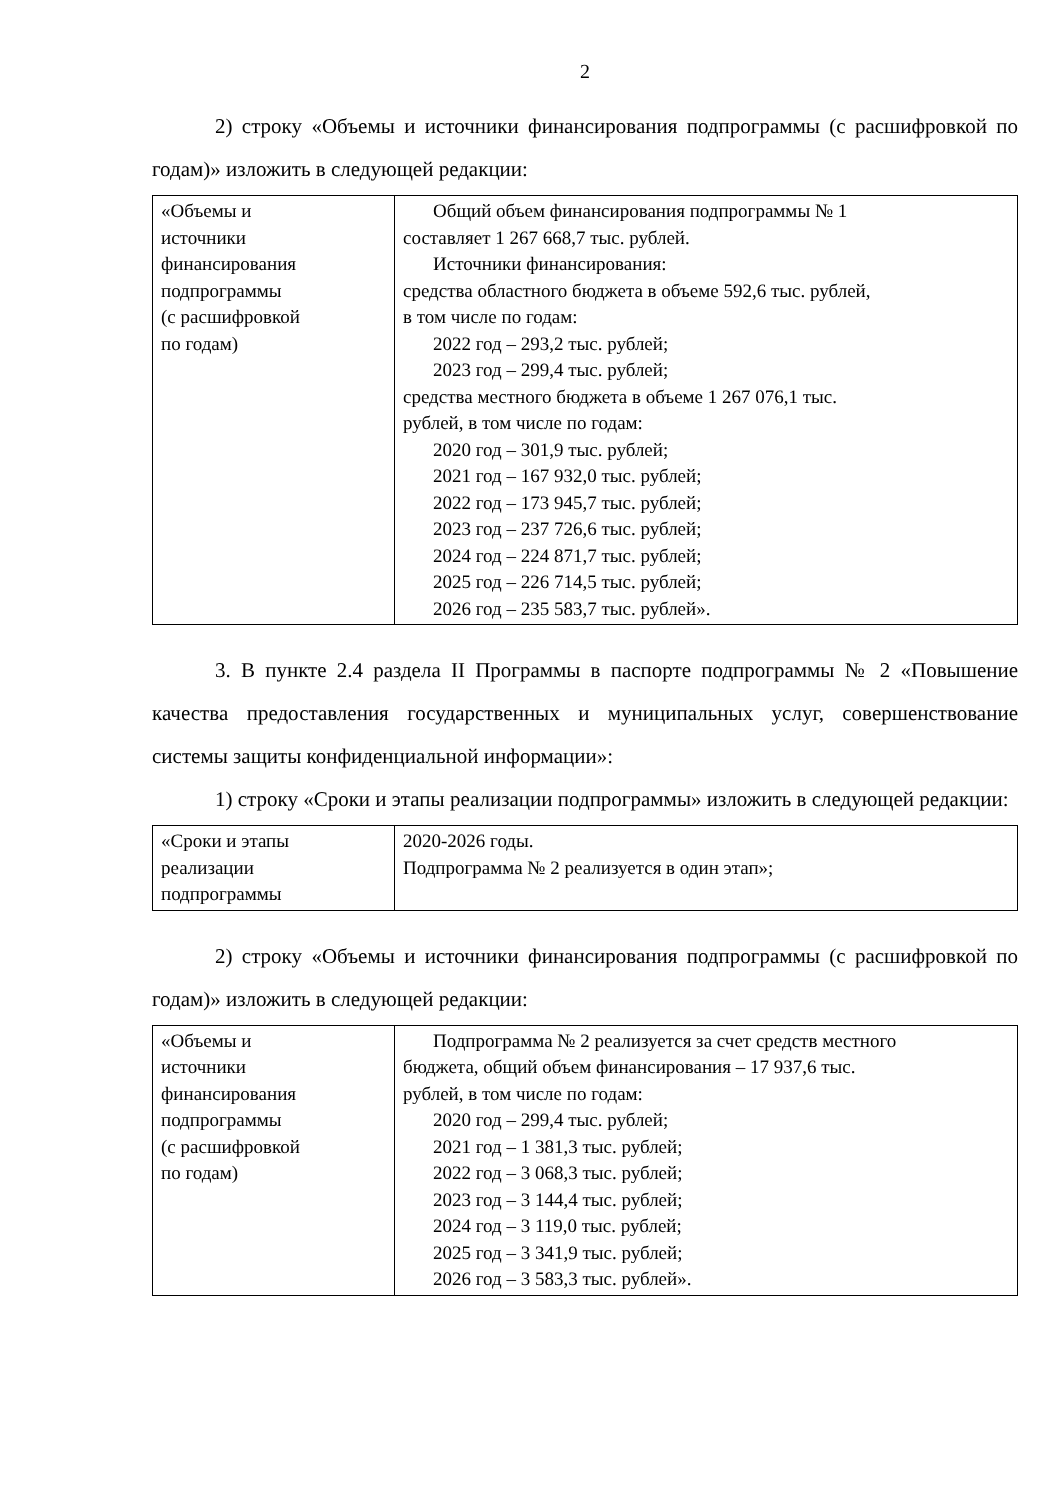2
2) строку «Объемы и источники финансирования подпрограммы (с расшифровкой по годам)» изложить в следующей редакции:
| «Объемы и источники финансирования подпрограммы (с расшифровкой по годам) | Общий объем финансирования подпрограммы № 1 составляет 1 267 668,7 тыс. рублей. Источники финансирования: средства областного бюджета в объеме 592,6 тыс. рублей, в том числе по годам: 2022 год – 293,2 тыс. рублей; 2023 год – 299,4 тыс. рублей; средства местного бюджета в объеме 1 267 076,1 тыс. рублей, в том числе по годам: 2020 год – 301,9 тыс. рублей; 2021 год – 167 932,0 тыс. рублей; 2022 год – 173 945,7 тыс. рублей; 2023 год – 237 726,6 тыс. рублей; 2024 год – 224 871,7 тыс. рублей; 2025 год – 226 714,5 тыс. рублей; 2026 год – 235 583,7 тыс. рублей». |
3. В пункте 2.4 раздела II Программы в паспорте подпрограммы № 2 «Повышение качества предоставления государственных и муниципальных услуг, совершенствование системы защиты конфиденциальной информации»:
1) строку «Сроки и этапы реализации подпрограммы» изложить в следующей редакции:
| «Сроки и этапы реализации подпрограммы | 2020-2026 годы. Подпрограмма № 2 реализуется в один этап»; |
2) строку «Объемы и источники финансирования подпрограммы (с расшифровкой по годам)» изложить в следующей редакции:
| «Объемы и источники финансирования подпрограммы (с расшифровкой по годам) | Подпрограмма № 2 реализуется за счет средств местного бюджета, общий объем финансирования – 17 937,6 тыс. рублей, в том числе по годам: 2020 год – 299,4 тыс. рублей; 2021 год – 1 381,3 тыс. рублей; 2022 год – 3 068,3 тыс. рублей; 2023 год – 3 144,4 тыс. рублей; 2024 год – 3 119,0 тыс. рублей; 2025 год – 3 341,9 тыс. рублей; 2026 год – 3 583,3 тыс. рублей». |